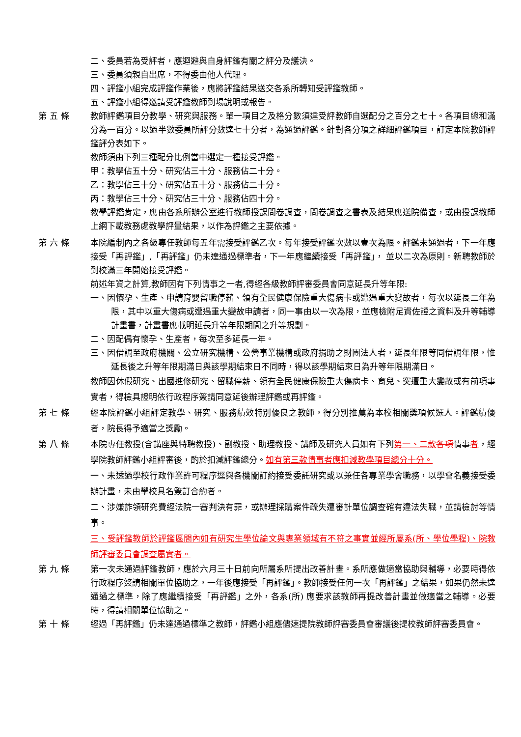二、委員若為受評者，應迴避與自身評鑑有關之評分及議決。
三、委員須親自出席，不得委由他人代理。
四、評鑑小組完成評鑑作業後，應將評鑑結果送交各系所轉知受評鑑教師。
五、評鑑小組得邀請受評鑑教師到場說明或報告。
第五條 教師評鑑項目分教學、研究與服務。單一項目之及格分數須達受評教師自選配分之百分之七十。各項目總和滿分為一百分。以過半數委員所評分數達七十分者，為通過評鑑。針對各分項之詳細評鑑項目，訂定本院教師評鑑評分表如下。
教師須由下列三種配分比例當中選定一種接受評鑑。
甲：教學佔五十分、研究佔三十分、服務佔二十分。
乙：教學佔三十分、研究佔五十分、服務佔二十分。
丙：教學佔三十分、研究佔三十分、服務佔四十分。
教學評鑑肯定，應由各系所辦公室進行教師授課問卷調查，問卷調查之書表及結果應送院備查，或由授課教師上網下載教務處教學評量結果，以作為評鑑之主要依據。
第六條 本院編制內之各級專任教師每五年需接受評鑑乙次。每年接受評鑑次數以壹次為限。評鑑未通過者，下一年應接受「再評鑑」,「再評鑑」仍未達通過標準者，下一年應繼續接受「再評鑑」， 並以二次為原則。新聘教師於到校滿三年開始接受評鑑。
前述年資之計算,教師因有下列情事之一者,得經各級教師評審委員會同意延長升等年限:
一、因懷孕、生產、申請育嬰留職停薪、領有全民健康保險重大傷病卡或遭遇重大變故者，每次以延長二年為限，其中以重大傷病或遭遇重大變故申請者，同一事由以一次為限，並應檢附足資佐證之資料及升等輔導計畫書，計畫書應載明延長升等年限期間之升等規劃。
二、因配偶有懷孕、生產者，每次至多延長一年。
三、因借調至政府機關、公立研究機構、公營事業機構或政府捐助之財團法人者，延長年限等同借調年限，惟延長後之升等年限期滿日與該學期結束日不同時，得以該學期結束日為升等年限期滿日。
教師因休假研究、出國進修研究、留職停薪、領有全民健康保險重大傷病卡、育兒、突遭重大變故或有前項事實者，得檢具證明依行政程序簽請同意延後辦理評鑑或再評鑑。
第七條 經本院評鑑小組評定教學、研究、服務績效特別優良之教師，得分別推薦為本校相關獎項候選人。評鑑績優者，院長得予適當之獎勵。
第八條 本院專任教授(含講座與特聘教授)、副教授、助理教授、講師及研究人員如有下列第一、二款 各項情事者，經學院教師評鑑小組評審後，酌於扣減評鑑總分。如有第三款情事者應扣減教學項目總分十分。
一、未透過學校行政作業許可程序逕與各機關訂約接受委託研究或以兼任各專業學會職務，以學會名義接受委辦計畫，未由學校具名簽訂合約者。
二、涉嫌詐領研究費經法院一審判決有罪，或辦理採購案件疏失遭審計單位調查確有違法失職，並請檢討等情事。
三、受評鑑教師於評鑑區間內如有研究生學位論文與專業領域有不符之事實並經所屬系(所、學位學程)、院教師評審委員會調查屬實者。
第九條 第一次未通過評鑑教師，應於六月三十日前向所屬系所提出改善計畫。系所應做適當協助與輔導，必要時得依行政程序簽請相關單位協助之，一年後應接受「再評鑑」。教師接受任何一次「再評鑑」之結果，如果仍然未達通過之標準，除了應繼續接受「再評鑑」之外，各系(所) 應要求該教師再提改善計畫並做適當之輔導。必要時，得請相關單位協助之。
第十條 經過「再評鑑」仍未達通過標準之教師，評鑑小組應儘速提院教師評審委員會審議後提校教師評審委員會。